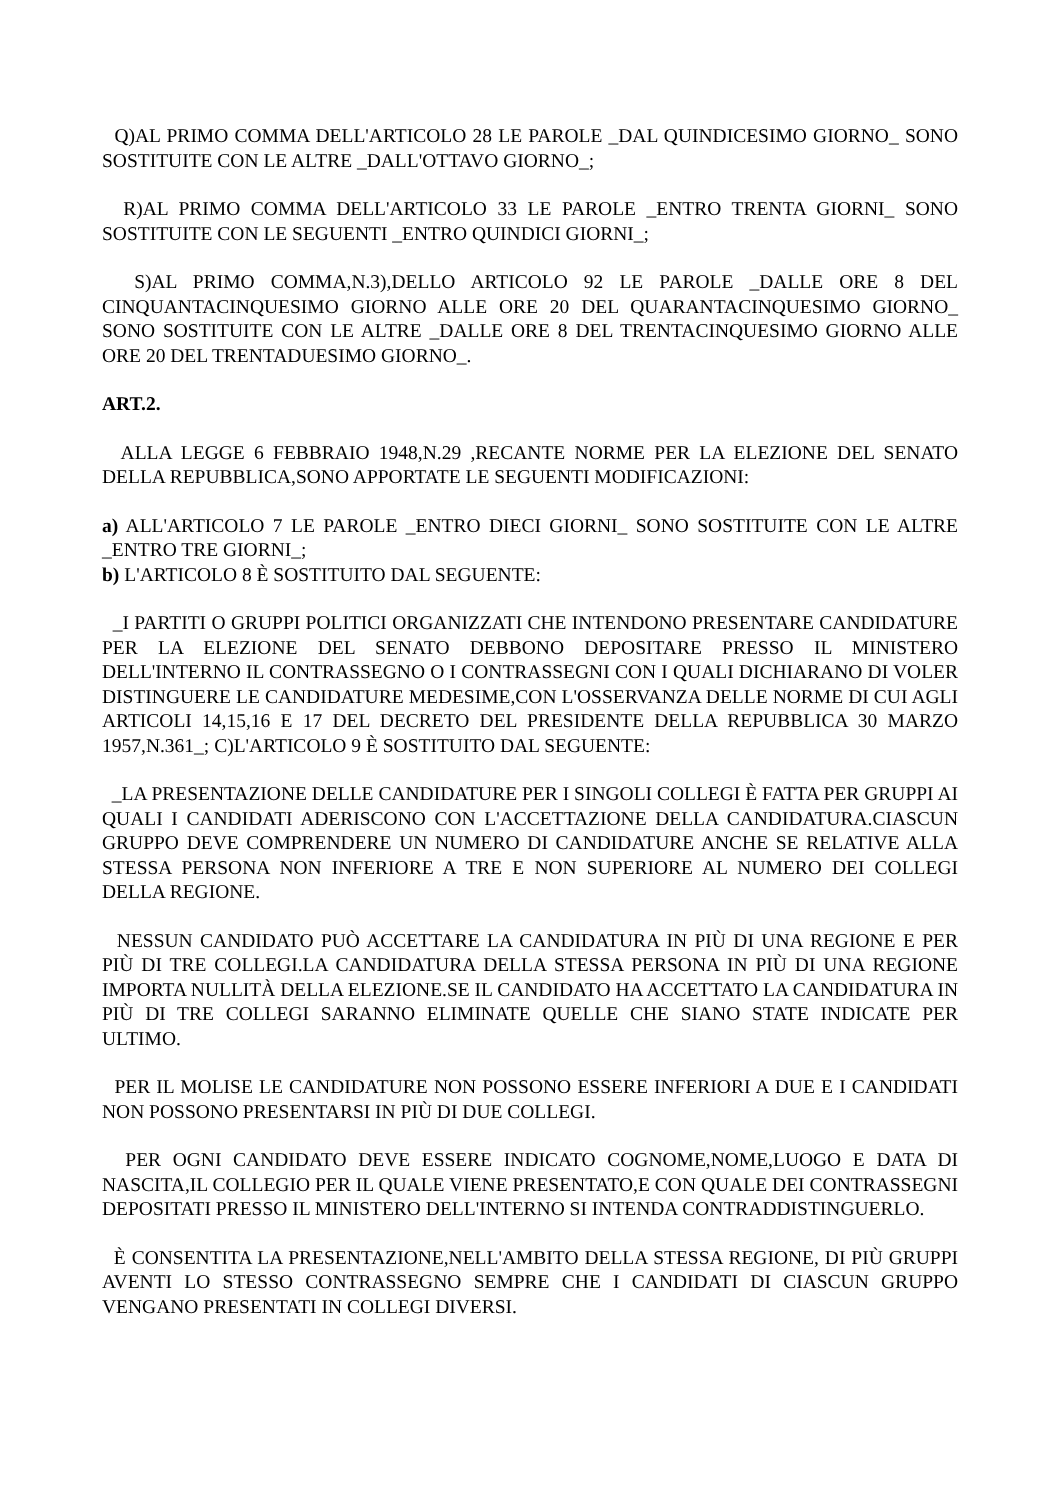Q)AL PRIMO COMMA DELL'ARTICOLO 28 LE PAROLE _DAL QUINDICESIMO GIORNO_ SONO SOSTITUITE CON LE ALTRE _DALL'OTTAVO GIORNO_;
R)AL PRIMO COMMA DELL'ARTICOLO 33 LE PAROLE _ENTRO TRENTA GIORNI_ SONO SOSTITUITE CON LE SEGUENTI _ENTRO QUINDICI GIORNI_;
S)AL PRIMO COMMA,N.3),DELLO ARTICOLO 92 LE PAROLE _DALLE ORE 8 DEL CINQUANTACINQUESIMO GIORNO ALLE ORE 20 DEL QUARANTACINQUESIMO GIORNO_ SONO SOSTITUITE CON LE ALTRE _DALLE ORE 8 DEL TRENTACINQUESIMO GIORNO ALLE ORE 20 DEL TRENTADUESIMO GIORNO_.
ART.2.
ALLA LEGGE 6 FEBBRAIO 1948,N.29 ,RECANTE NORME PER LA ELEZIONE DEL SENATO DELLA REPUBBLICA,SONO APPORTATE LE SEGUENTI MODIFICAZIONI:
a) ALL'ARTICOLO 7 LE PAROLE _ENTRO DIECI GIORNI_ SONO SOSTITUITE CON LE ALTRE _ENTRO TRE GIORNI_;
b) L'ARTICOLO 8 È SOSTITUITO DAL SEGUENTE:
_I PARTITI O GRUPPI POLITICI ORGANIZZATI CHE INTENDONO PRESENTARE CANDIDATURE PER LA ELEZIONE DEL SENATO DEBBONO DEPOSITARE PRESSO IL MINISTERO DELL'INTERNO IL CONTRASSEGNO O I CONTRASSEGNI CON I QUALI DICHIARANO DI VOLER DISTINGUERE LE CANDIDATURE MEDESIME,CON L'OSSERVANZA DELLE NORME DI CUI AGLI ARTICOLI 14,15,16 E 17 DEL DECRETO DEL PRESIDENTE DELLA REPUBBLICA 30 MARZO 1957,N.361_; C)L'ARTICOLO 9 È SOSTITUITO DAL SEGUENTE:
_LA PRESENTAZIONE DELLE CANDIDATURE PER I SINGOLI COLLEGI È FATTA PER GRUPPI AI QUALI I CANDIDATI ADERISCONO CON L'ACCETTAZIONE DELLA CANDIDATURA.CIASCUN GRUPPO DEVE COMPRENDERE UN NUMERO DI CANDIDATURE ANCHE SE RELATIVE ALLA STESSA PERSONA NON INFERIORE A TRE E NON SUPERIORE AL NUMERO DEI COLLEGI DELLA REGIONE.
NESSUN CANDIDATO PUÒ ACCETTARE LA CANDIDATURA IN PIÙ DI UNA REGIONE E PER PIÙ DI TRE COLLEGI.LA CANDIDATURA DELLA STESSA PERSONA IN PIÙ DI UNA REGIONE IMPORTA NULLITÀ DELLA ELEZIONE.SE IL CANDIDATO HA ACCETTATO LA CANDIDATURA IN PIÙ DI TRE COLLEGI SARANNO ELIMINATE QUELLE CHE SIANO STATE INDICATE PER ULTIMO.
PER IL MOLISE LE CANDIDATURE NON POSSONO ESSERE INFERIORI A DUE E I CANDIDATI NON POSSONO PRESENTARSI IN PIÙ DI DUE COLLEGI.
PER OGNI CANDIDATO DEVE ESSERE INDICATO COGNOME,NOME,LUOGO E DATA DI NASCITA,IL COLLEGIO PER IL QUALE VIENE PRESENTATO,E CON QUALE DEI CONTRASSEGNI DEPOSITATI PRESSO IL MINISTERO DELL'INTERNO SI INTENDA CONTRADDISTINGUERLO.
È CONSENTITA LA PRESENTAZIONE,NELL'AMBITO DELLA STESSA REGIONE, DI PIÙ GRUPPI AVENTI LO STESSO CONTRASSEGNO SEMPRE CHE I CANDIDATI DI CIASCUN GRUPPO VENGANO PRESENTATI IN COLLEGI DIVERSI.